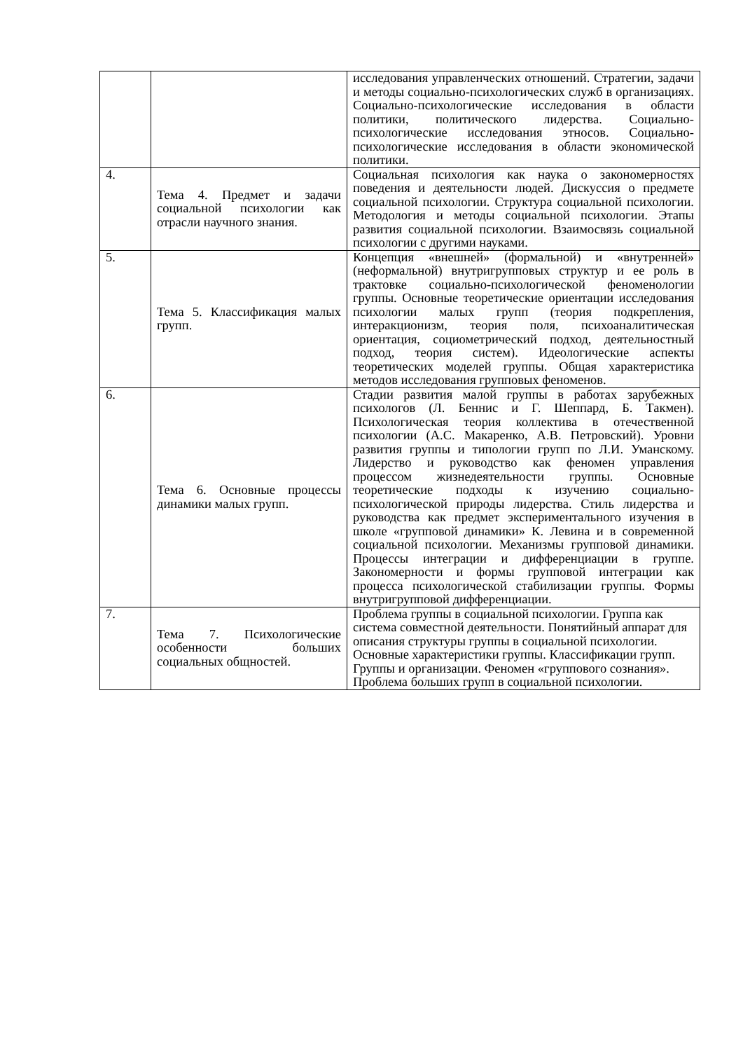| | | исследования управленческих отношений. Стратегии, задачи и методы социально-психологических служб в организациях. Социально-психологические исследования в области политики, политического лидерства. Социально-психологические исследования этносов. Социально-психологические исследования в области экономической политики. |
| 4. | Тема 4. Предмет и задачи социальной психологии как отрасли научного знания. | Социальная психология как наука о закономерностях поведения и деятельности людей. Дискуссия о предмете социальной психологии. Структура социальной психологии. Методология и методы социальной психологии. Этапы развития социальной психологии. Взаимосвязь социальной психологии с другими науками. |
| 5. | Тема 5. Классификация малых групп. | Концепция «внешней» (формальной) и «внутренней» (неформальной) внутригрупповых структур и ее роль в трактовке социально-психологической феноменологии группы. Основные теоретические ориентации исследования психологии малых групп (теория подкрепления, интеракционизм, теория поля, психоаналитическая ориентация, социометрический подход, деятельностный подход, теория систем). Идеологические аспекты теоретических моделей группы. Общая характеристика методов исследования групповых феноменов. |
| 6. | Тема 6. Основные процессы динамики малых групп. | Стадии развития малой группы в работах зарубежных психологов (Л. Беннис и Г. Шеппард, Б. Такмен). Психологическая теория коллектива в отечественной психологии (А.С. Макаренко, А.В. Петровский). Уровни развития группы и типологии групп по Л.И. Уманскому. Лидерство и руководство как феномен управления процессом жизнедеятельности группы. Основные теоретические подходы к изучению социально-психологической природы лидерства. Стиль лидерства и руководства как предмет экспериментального изучения в школе «групповой динамики» К. Левина и в современной социальной психологии. Механизмы групповой динамики. Процессы интеграции и дифференциации в группе. Закономерности и формы групповой интеграции как процесса психологической стабилизации группы. Формы внутригрупповой дифференциации. |
| 7. | Тема 7. Психологические особенности больших социальных общностей. | Проблема группы в социальной психологии. Группа как система совместной деятельности. Понятийный аппарат для описания структуры группы в социальной психологии. Основные характеристики группы. Классификации групп. Группы и организации. Феномен «группового сознания». Проблема больших групп в социальной психологии. |